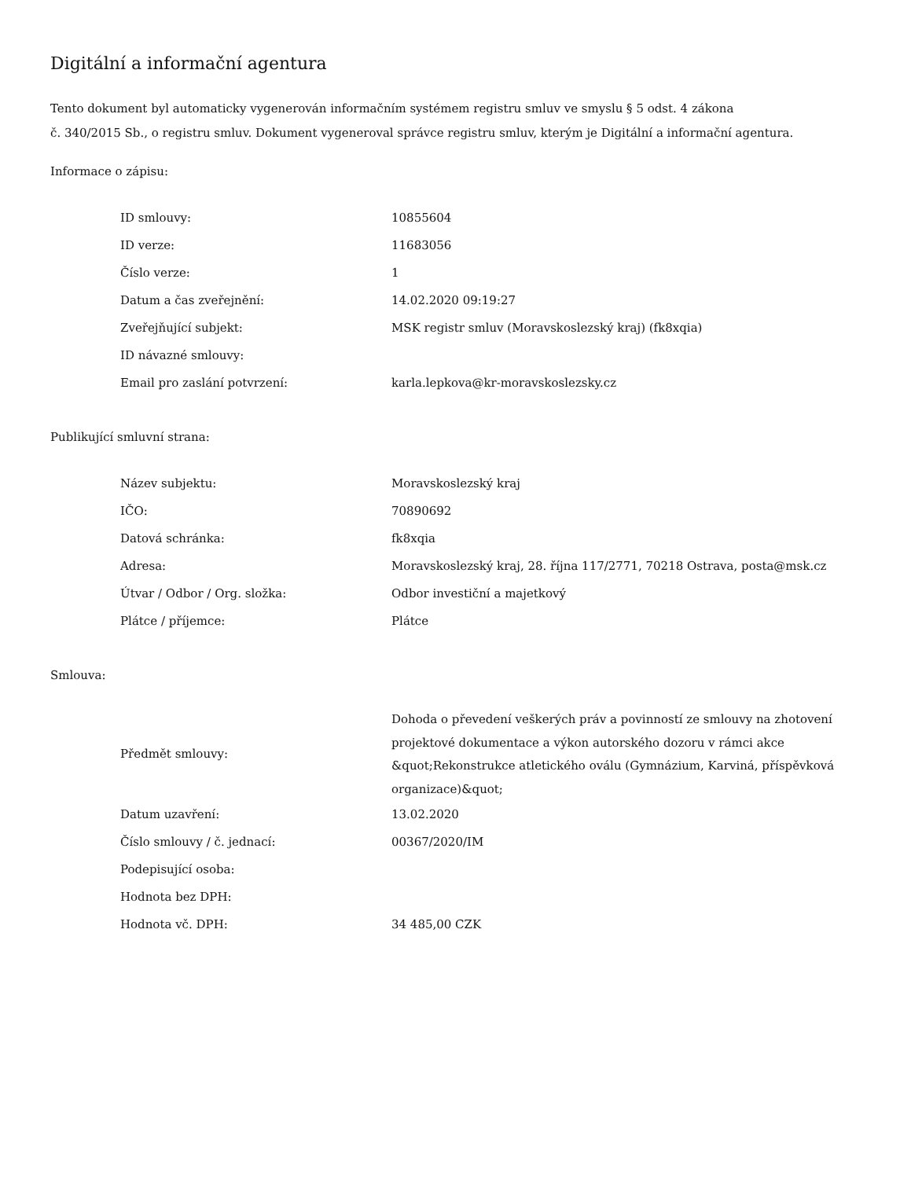Digitální a informační agentura
Tento dokument byl automaticky vygenerován informačním systémem registru smluv ve smyslu § 5 odst. 4 zákona
č. 340/2015 Sb., o registru smluv. Dokument vygeneroval správce registru smluv, kterým je Digitální a informační agentura.
Informace o zápisu:
| ID smlouvy: | 10855604 |
| ID verze: | 11683056 |
| Číslo verze: | 1 |
| Datum a čas zveřejnění: | 14.02.2020 09:19:27 |
| Zveřejňující subjekt: | MSK registr smluv (Moravskoslezský kraj) (fk8xqia) |
| ID návazné smlouvy: | |
| Email pro zaslání potvrzení: | karla.lepkova@kr-moravskoslezsky.cz |
Publikující smluvní strana:
| Název subjektu: | Moravskoslezský kraj |
| IČO: | 70890692 |
| Datová schránka: | fk8xqia |
| Adresa: | Moravskoslezský kraj, 28. října 117/2771, 70218 Ostrava, posta@msk.cz |
| Útvar / Odbor / Org. složka: | Odbor investiční a majetkový |
| Plátce / příjemce: | Plátce |
Smlouva:
| Předmět smlouvy: | Dohoda o převedení veškerých práv a povinností ze smlouvy na zhotovení projektové dokumentace a výkon autorského dozoru v rámci akce &quot;Rekonstrukce atletického oválu (Gymnázium, Karviná, příspěvková organizace)&quot; |
| Datum uzavření: | 13.02.2020 |
| Číslo smlouvy / č. jednací: | 00367/2020/IM |
| Podepisující osoba: | |
| Hodnota bez DPH: | |
| Hodnota vč. DPH: | 34 485,00 CZK |